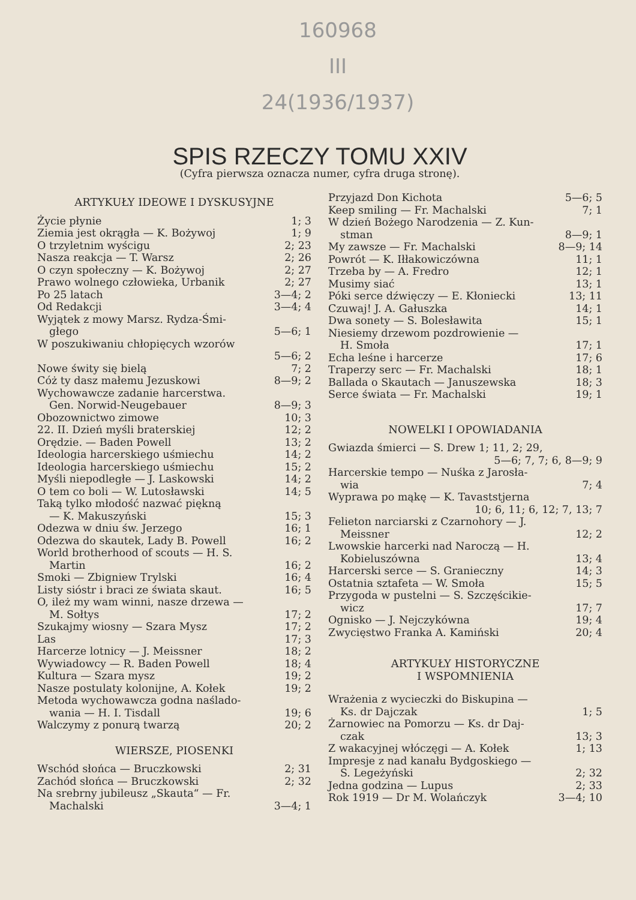160968
III
24(1936/1937)
SPIS RZECZY TOMU XXIV
(Cyfra pierwsza oznacza numer, cyfra druga stronę).
ARTYKUŁY IDEOWE I DYSKUSYJNE
Życie płynie 1; 3
Ziemia jest okrągła — K. Bożywoj 1; 9
O trzyletnim wyścigu 2; 23
Nasza reakcja — T. Warsz 2; 26
O czyn społeczny — K. Bożywoj 2; 27
Prawo wolnego człowieka, Urbanik 2; 27
Po 25 latach 3—4; 2
Od Redakcji 3—4; 4
Wyjątek z mowy Marsz. Rydza-Śmi-
głego 5—6; 1
W poszukiwaniu chłopięcych wzorów
5—6; 2
Nowe świty się bielą 7; 2
Cóż ty dasz małemu Jezuskowi 8—9; 2
Wychowawcze zadanie harcerstwa.
Gen. Norwid-Neugebauer 8—9; 3
Obozownictwo zimowe 10; 3
22. II. Dzień myśli braterskiej 12; 2
Orędzie. — Baden Powell 13; 2
Ideologia harcerskiego uśmiechu 14; 2
Ideologia harcerskiego uśmiechu 15; 2
Myśli niepodległe — J. Laskowski 14; 2
O tem co boli — W. Lutosławski 14; 5
Taką tylko młodość nazwać piękną
— K. Makuszyński 15; 3
Odezwa w dniu św. Jerzego 16; 1
Odezwa do skautek, Lady B. Powell 16; 2
World brotherhood of scouts — H. S.
Martin 16; 2
Smoki — Zbigniew Trylski 16; 4
Listy sióstr i braci ze świata skaut. 16; 5
O, ileż my wam winni, nasze drzewa —
M. Sołtys 17; 2
Szukajmy wiosny — Szara Mysz 17; 2
Las 17; 3
Harcerze lotnicy — J. Meissner 18; 2
Wywiadowcy — R. Baden Powell 18; 4
Kultura — Szara mysz 19; 2
Nasze postulaty kolonijne, A. Kołek 19; 2
Metoda wychowawcza godna naślado-
wania — H. I. Tisdall 19; 6
Walczymy z ponurą twarzą 20; 2
WIERSZE, PIOSENKI
Wschód słońca — Bruczkowski 2; 31
Zachód słońca — Bruczkowski 2; 32
Na srebrny jubileusz „Skauta“ — Fr.
Machalski 3—4; 1
Przyjazd Don Kichota 5—6; 5
Keep smiling — Fr. Machalski 7; 1
W dzień Bożego Narodzenia — Z. Kun-
stman 8—9; 1
My zawsze — Fr. Machalski 8—9; 14
Powrót — K. Iłłakowiczówna 11; 1
Trzeba by — A. Fredro 12; 1
Musimy siać 13; 1
Póki serce dźwięczy — E. Kłoniecki 13; 11
Czuwaj! J. A. Gałuszka 14; 1
Dwa sonety — S. Bolesławita 15; 1
Niesiemy drzewom pozdrowienie —
H. Smoła 17; 1
Echa leśne i harcerze 17; 6
Traperzy serc — Fr. Machalski 18; 1
Ballada o Skautach — Januszewska 18; 3
Serce świata — Fr. Machalski 19; 1
NOWELKI I OPOWIADANIA
Gwiazda śmierci — S. Drew 1; 11, 2; 29,
5—6; 7, 7; 6, 8—9; 9
Harcerskie tempo — Nuśka z Jarosła-
wia 7; 4
Wyprawa po mąkę — K. Tavaststjerna
10; 6, 11; 6, 12; 7, 13; 7
Felieton narciarski z Czarnohory — J.
Meissner 12; 2
Lwowskie harcerki nad Naroczą — H.
Kobieluszówna 13; 4
Harcerski serce — S. Granieczny 14; 3
Ostatnia sztafeta — W. Smoła 15; 5
Przygoda w pustelni — S. Szczęścikie-
wicz 17; 7
Ognisko — J. Nejczykówna 19; 4
Zwycięstwo Franka A. Kamiński 20; 4
ARTYKUŁY HISTORYCZNE
I WSPOMNIENIA
Wrażenia z wycieczki do Biskupina —
Ks. dr Dajczak 1; 5
Żarnowiec na Pomorzu — Ks. dr Daj-
czak 13; 3
Z wakacyjnej włóczęgi — A. Kołek 1; 13
Impresje z nad kanału Bydgoskiego —
S. Legeżyński 2; 32
Jedna godzina — Lupus 2; 33
Rok 1919 — Dr M. Wolańczyk 3—4; 10